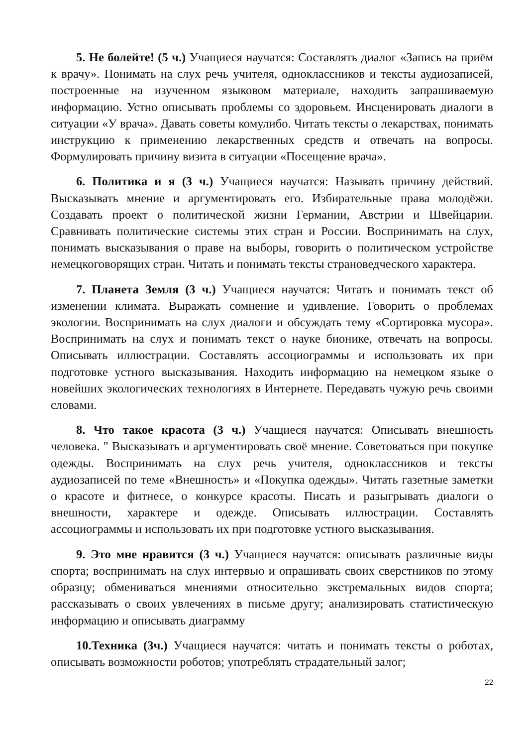5. Не болейте! (5 ч.) Учащиеся научатся: Составлять диалог «Запись на приём к врачу». Понимать на слух речь учителя, одноклассников и тексты аудиозаписей, построенные на изученном языковом материале, находить запрашиваемую информацию. Устно описывать проблемы со здоровьем. Инсценировать диалоги в ситуации «У врача». Давать советы комулибо. Читать тексты о лекарствах, понимать инструкцию к применению лекарственных средств и отвечать на вопросы. Формулировать причину визита в ситуации «Посещение врача».
6. Политика и я (3 ч.) Учащиеся научатся: Называть причину действий. Высказывать мнение и аргументировать его. Избирательные права молодёжи. Создавать проект о политической жизни Германии, Австрии и Швейцарии. Сравнивать политические системы этих стран и России. Воспринимать на слух, понимать высказывания о праве на выборы, говорить о политическом устройстве немецкоговорящих стран. Читать и понимать тексты страноведческого характера.
7. Планета Земля (3 ч.) Учащиеся научатся: Читать и понимать текст об изменении климата. Выражать сомнение и удивление. Говорить о проблемах экологии. Воспринимать на слух диалоги и обсуждать тему «Сортировка мусора». Воспринимать на слух и понимать текст о науке бионике, отвечать на вопросы. Описывать иллюстрации. Составлять ассоциограммы и использовать их при подготовке устного высказывания. Находить информацию на немецком языке о новейших экологических технологиях в Интернете. Передавать чужую речь своими словами.
8. Что такое красота (3 ч.) Учащиеся научатся: Описывать внешность человека. " Высказывать и аргументировать своё мнение. Советоваться при покупке одежды. Воспринимать на слух речь учителя, одноклассников и тексты аудиозаписей по теме «Внешность» и «Покупка одежды». Читать газетные заметки о красоте и фитнесе, о конкурсе красоты. Писать и разыгрывать диалоги о внешности, характере и одежде. Описывать иллюстрации. Составлять ассоциограммы и использовать их при подготовке устного высказывания.
9. Это мне нравится (3 ч.) Учащиеся научатся: описывать различные виды спорта; воспринимать на слух интервью и опрашивать своих сверстников по этому образцу; обмениваться мнениями относительно экстремальных видов спорта; рассказывать о своих увлечениях в письме другу; анализировать статистическую информацию и описывать диаграмму
10.Техника (3ч.) Учащиеся научатся: читать и понимать тексты о роботах, описывать возможности роботов; употреблять страдательный залог;
22